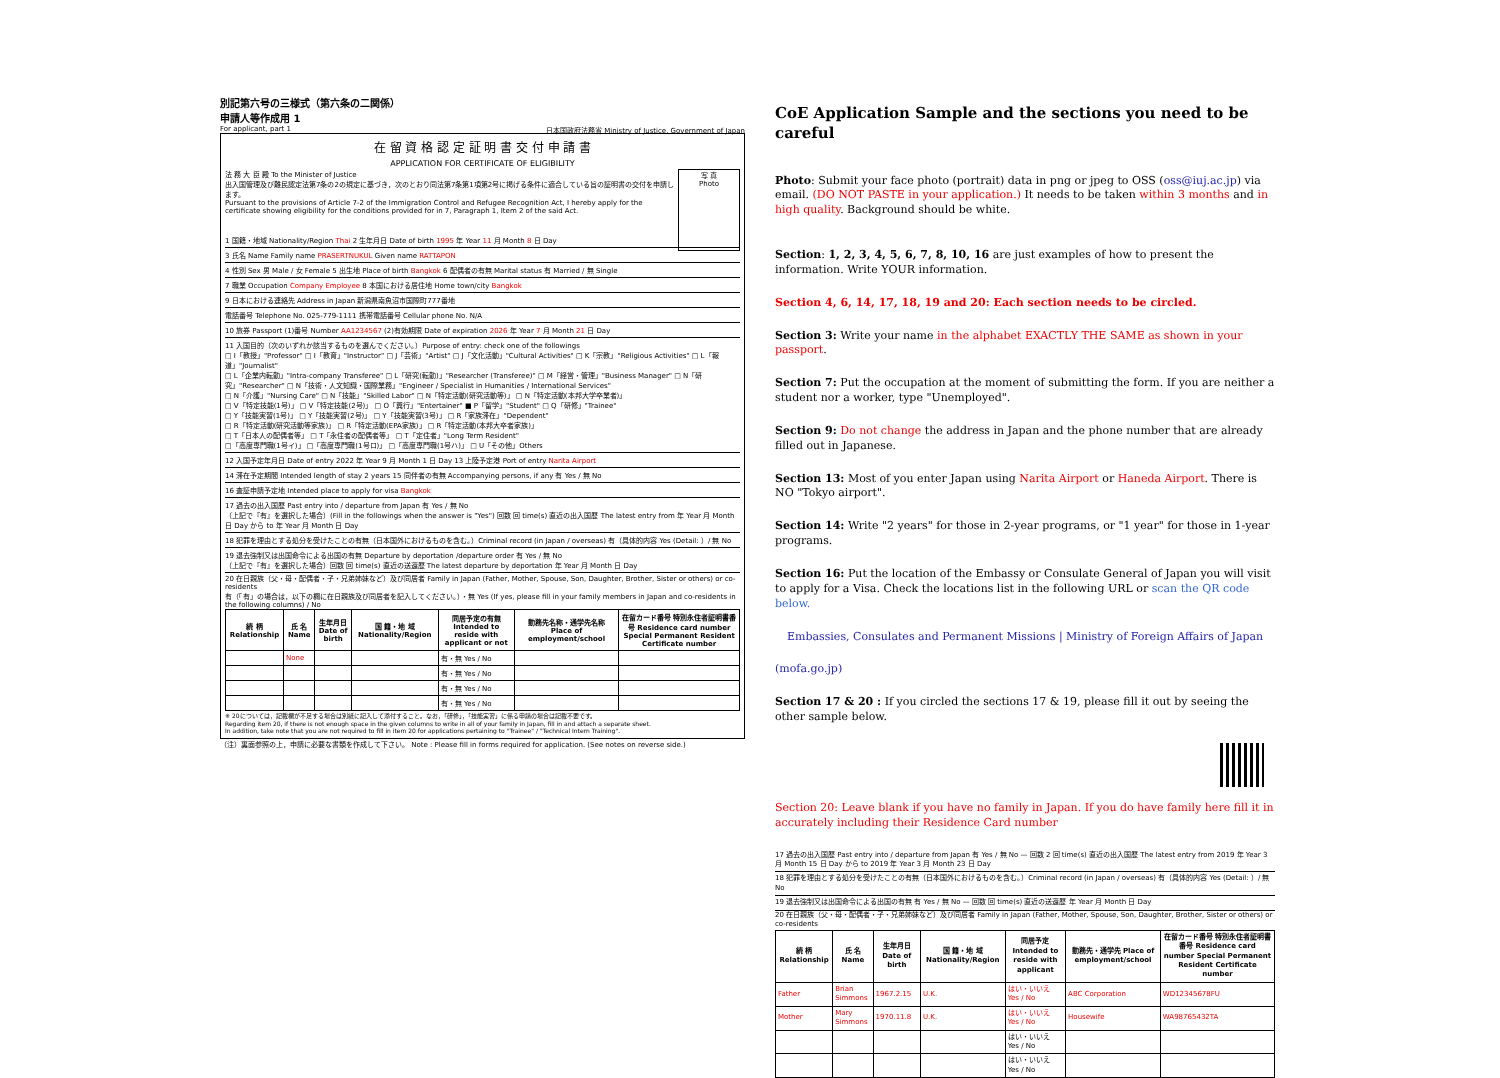別記第六号の三様式（第六条の二関係）
申請人等作成用 1
For applicant, part 1 日本国政府法務省 Ministry of Justice, Government of Japan
在 留 資 格 認 定 証 明 書 交 付 申 請 書
APPLICATION FOR CERTIFICATE OF ELIGIBILITY
写 真
Photo
法 務 大 臣 殿 To the Minister of Justice
出入国管理及び難民認定法第7条の2の規定に基づき，次のとおり同法第7条第1項第2号に掲げる条件に適合している旨の証明書の交付を申請します。
Pursuant to the provisions of Article 7-2 of the Immigration Control and Refugee Recognition Act, I hereby apply for the certificate showing eligibility for the conditions provided for in 7, Paragraph 1, Item 2 of the said Act.
1 国籍・地域 Nationality/Region Thai 2 生年月日 Date of birth 1995 年 Year 11 月 Month 8 日 Day
3 氏名 Name Family name PRASERTNUKUL Given name RATTAPON
4 性別 Sex 男 Male / 女 Female 5 出生地 Place of birth Bangkok 6 配偶者の有無 Marital status 有 Married / 無 Single
7 職業 Occupation Company Employee 8 本国における居住地 Home town/city Bangkok
9 日本における連絡先 Address in Japan 新潟県南魚沼市国際町777番地
電話番号 Telephone No. 025-779-1111 携帯電話番号 Cellular phone No. N/A
10 旅券 Passport (1)番号 Number AA1234567 (2)有効期限 Date of expiration 2026 年 Year 7 月 Month 21 日 Day
11 入国目的（次のいずれか該当するものを選んでください。）Purpose of entry: check one of the followings
□ I「教授」"Professor" □ I「教育」"Instructor" □ J「芸術」"Artist" □ J「文化活動」"Cultural Activities" □ K「宗教」"Religious Activities" □ L「報道」"Journalist"
□ L「企業内転勤」"Intra-company Transferee" □ L「研究(転勤)」"Researcher (Transferee)" □ M「経営・管理」"Business Manager" □ N「研究」"Researcher" □ N「技術・人文知識・国際業務」"Engineer / Specialist in Humanities / International Services"
□ N「介護」"Nursing Care" □ N「技能」"Skilled Labor" □ N「特定活動(研究活動等)」 □ N「特定活動(本邦大学卒業者)」
□ V「特定技能(1号)」 □ V「特定技能(2号)」 □ O「興行」"Entertainer" ■ P「留学」"Student" □ Q「研修」"Trainee"
□ Y「技能実習(1号)」 □ Y「技能実習(2号)」 □ Y「技能実習(3号)」 □ R「家族滞在」"Dependent"
□ R「特定活動(研究活動等家族)」 □ R「特定活動(EPA家族)」 □ R「特定活動(本邦大卒者家族)」
□ T「日本人の配偶者等」 □ T「永住者の配偶者等」 □ T「定住者」"Long Term Resident"
□「高度専門職(1号イ)」 □「高度専門職(1号ロ)」 □「高度専門職(1号ハ)」 □ U「その他」Others
12 入国予定年月日 Date of entry 2022 年 Year 9 月 Month 1 日 Day 13 上陸予定港 Port of entry Narita Airport
14 滞在予定期間 Intended length of stay 2 years 15 同伴者の有無 Accompanying persons, if any 有 Yes / 無 No
16 査証申請予定地 Intended place to apply for visa Bangkok
17 過去の出入国歴 Past entry into / departure from Japan 有 Yes / 無 No
（上記で『有』を選択した場合）(Fill in the followings when the answer is "Yes") 回数 回 time(s) 直近の出入国歴 The latest entry from 年 Year 月 Month 日 Day から to 年 Year 月 Month 日 Day
18 犯罪を理由とする処分を受けたことの有無（日本国外におけるものを含む。）Criminal record (in Japan / overseas) 有（具体的内容 Yes (Detail: ）/ 無 No
19 退去強制又は出国命令による出国の有無 Departure by deportation /departure order 有 Yes / 無 No
（上記で『有』を選択した場合）回数 回 time(s) 直近の送還歴 The latest departure by deportation 年 Year 月 Month 日 Day
20 在日親族（父・母・配偶者・子・兄弟姉妹など）及び同居者 Family in Japan (Father, Mother, Spouse, Son, Daughter, Brother, Sister or others) or co-residents
有（「有」の場合は，以下の欄に在日親族及び同居者を記入してください。）・無 Yes (If yes, please fill in your family members in Japan and co-residents in the following columns) / No
| 続 柄 Relationship | 氏 名 Name | 生年月日 Date of birth | 国 籍・地 域 Nationality/Region | 同居予定の有無 Intended to reside with applicant or not | 勤務先名称・通学先名称 Place of employment/school | 在留カード番号 特別永住者証明書番号 Residence card number Special Permanent Resident Certificate number |
| --- | --- | --- | --- | --- | --- | --- |
| | None | | | 有・無 Yes / No | | |
| | | | | 有・無 Yes / No | | |
| | | | | 有・無 Yes / No | | |
| | | | | 有・無 Yes / No | | |
※ 20については，記載欄が不足する場合は別紙に記入して添付すること。なお，「研修」，「技能実習」に係る申請の場合は記載不要です。
Regarding item 20, if there is not enough space in the given columns to write in all of your family in Japan, fill in and attach a separate sheet.
In addition, take note that you are not required to fill in item 20 for applications pertaining to "Trainee" / "Technical Intern Training".
（注）裏面参照の上，申請に必要な書類を作成して下さい。 Note : Please fill in forms required for application. (See notes on reverse side.)
CoE Application Sample and the sections you need to be careful
Photo: Submit your face photo (portrait) data in png or jpeg to OSS (oss@iuj.ac.jp) via email. (DO NOT PASTE in your application.) It needs to be taken within 3 months and in high quality. Background should be white.
Section: 1, 2, 3, 4, 5, 6, 7, 8, 10, 16 are just examples of how to present the information. Write YOUR information.
Section 4, 6, 14, 17, 18, 19 and 20: Each section needs to be circled.
Section 3: Write your name in the alphabet EXACTLY THE SAME as shown in your passport.
Section 7: Put the occupation at the moment of submitting the form. If you are neither a student nor a worker, type "Unemployed".
Section 9: Do not change the address in Japan and the phone number that are already filled out in Japanese.
Section 13: Most of you enter Japan using Narita Airport or Haneda Airport. There is NO "Tokyo airport".
Section 14: Write "2 years" for those in 2-year programs, or "1 year" for those in 1-year programs.
Section 16: Put the location of the Embassy or Consulate General of Japan you will visit to apply for a Visa. Check the locations list in the following URL or scan the QR code below.
Embassies, Consulates and Permanent Missions | Ministry of Foreign Affairs of Japan
(mofa.go.jp)
Section 17 & 20 : If you circled the sections 17 & 19, please fill it out by seeing the other sample below.
Section 20: Leave blank if you have no family in Japan. If you do have family here fill it in accurately including their Residence Card number
17 過去の出入国歴 Past entry into / departure from Japan 有 Yes / 無 No — 回数 2 回 time(s) 直近の出入国歴 The latest entry from 2019 年 Year 3 月 Month 15 日 Day から to 2019 年 Year 3 月 Month 23 日 Day
18 犯罪を理由とする処分を受けたことの有無（日本国外におけるものを含む。）Criminal record (in Japan / overseas) 有（具体的内容 Yes (Detail: ）/ 無 No
19 退去強制又は出国命令による出国の有無 有 Yes / 無 No — 回数 回 time(s) 直近の送還歴 年 Year 月 Month 日 Day
20 在日親族（父・母・配偶者・子・兄弟姉妹など）及び同居者 Family in Japan (Father, Mother, Spouse, Son, Daughter, Brother, Sister or others) or co-residents
| 続 柄 Relationship | 氏 名 Name | 生年月日 Date of birth | 国 籍・地 域 Nationality/Region | 同居予定 Intended to reside with applicant | 勤務先・通学先 Place of employment/school | 在留カード番号 特別永住者証明書番号 Residence card number Special Permanent Resident Certificate number |
| --- | --- | --- | --- | --- | --- | --- |
| Father | Brian Simmons | 1967.2.15 | U.K. | はい・いいえ Yes / No | ABC Corporation | WD12345678FU |
| Mother | Mary Simmons | 1970.11.8 | U.K. | はい・いいえ Yes / No | Housewife | WA98765432TA |
| | | | | はい・いいえ Yes / No | | |
| | | | | はい・いいえ Yes / No | | |